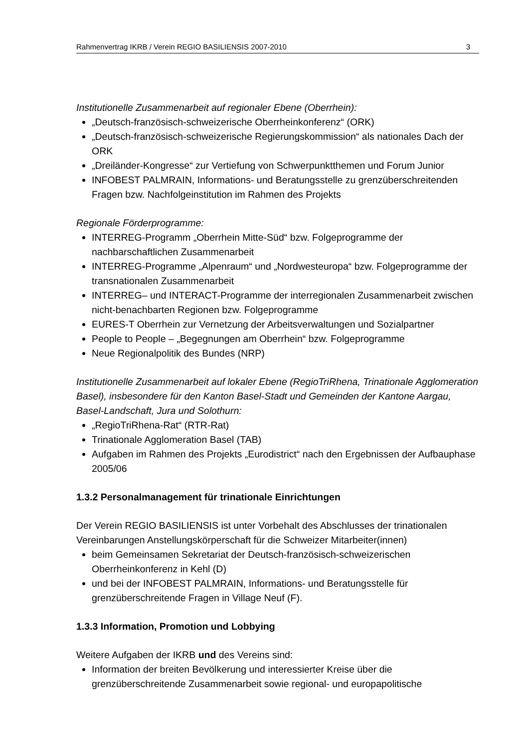Rahmenvertrag IKRB / Verein REGIO BASILIENSIS 2007-2010 3
Institutionelle Zusammenarbeit auf regionaler Ebene (Oberrhein):
„Deutsch-französisch-schweizerische Oberrheinkonferenz“ (ORK)
„Deutsch-französisch-schweizerische Regierungskommission“ als nationales Dach der ORK
„Dreiländer-Kongresse“ zur Vertiefung von Schwerpunktthemen und Forum Junior
INFOBEST PALMRAIN, Informations- und Beratungsstelle zu grenzüberschreitenden Fragen bzw. Nachfolgeinstitution im Rahmen des Projekts
Regionale Förderprogramme:
INTERREG-Programm „Oberrhein Mitte-Süd“ bzw. Folgeprogramme der nachbarschaftlichen Zusammenarbeit
INTERREG-Programme „Alpenraum“ und „Nordwesteuropa“ bzw. Folgeprogramme der transnationalen Zusammenarbeit
INTERREG– und INTERACT-Programme der interregionalen Zusammenarbeit zwischen nicht-benachbarten Regionen bzw. Folgeprogramme
EURES-T Oberrhein zur Vernetzung der Arbeitsverwaltungen und Sozialpartner
People to People – „Begegnungen am Oberrhein“ bzw. Folgeprogramme
Neue Regionalpolitik des Bundes (NRP)
Institutionelle Zusammenarbeit auf lokaler Ebene (RegioTriRhena, Trinationale Agglomeration Basel), insbesondere für den Kanton Basel-Stadt und Gemeinden der Kantone Aargau, Basel-Landschaft, Jura und Solothurn:
„RegioTriRhena-Rat“ (RTR-Rat)
Trinationale Agglomeration Basel (TAB)
Aufgaben im Rahmen des Projekts „Eurodistrict“ nach den Ergebnissen der Aufbauphase 2005/06
1.3.2 Personalmanagement für trinationale Einrichtungen
Der Verein REGIO BASILIENSIS ist unter Vorbehalt des Abschlusses der trinationalen Vereinbarungen Anstellungskörperschaft für die Schweizer Mitarbeiter(innen)
beim Gemeinsamen Sekretariat der Deutsch-französisch-schweizerischen Oberrheinkonferenz in Kehl (D)
und bei der INFOBEST PALMRAIN, Informations- und Beratungsstelle für grenzüberschreitende Fragen in Village Neuf (F).
1.3.3 Information, Promotion und Lobbying
Weitere Aufgaben der IKRB und des Vereins sind:
Information der breiten Bevölkerung und interessierter Kreise über die grenzüberschreitende Zusammenarbeit sowie regional- und europapolitische